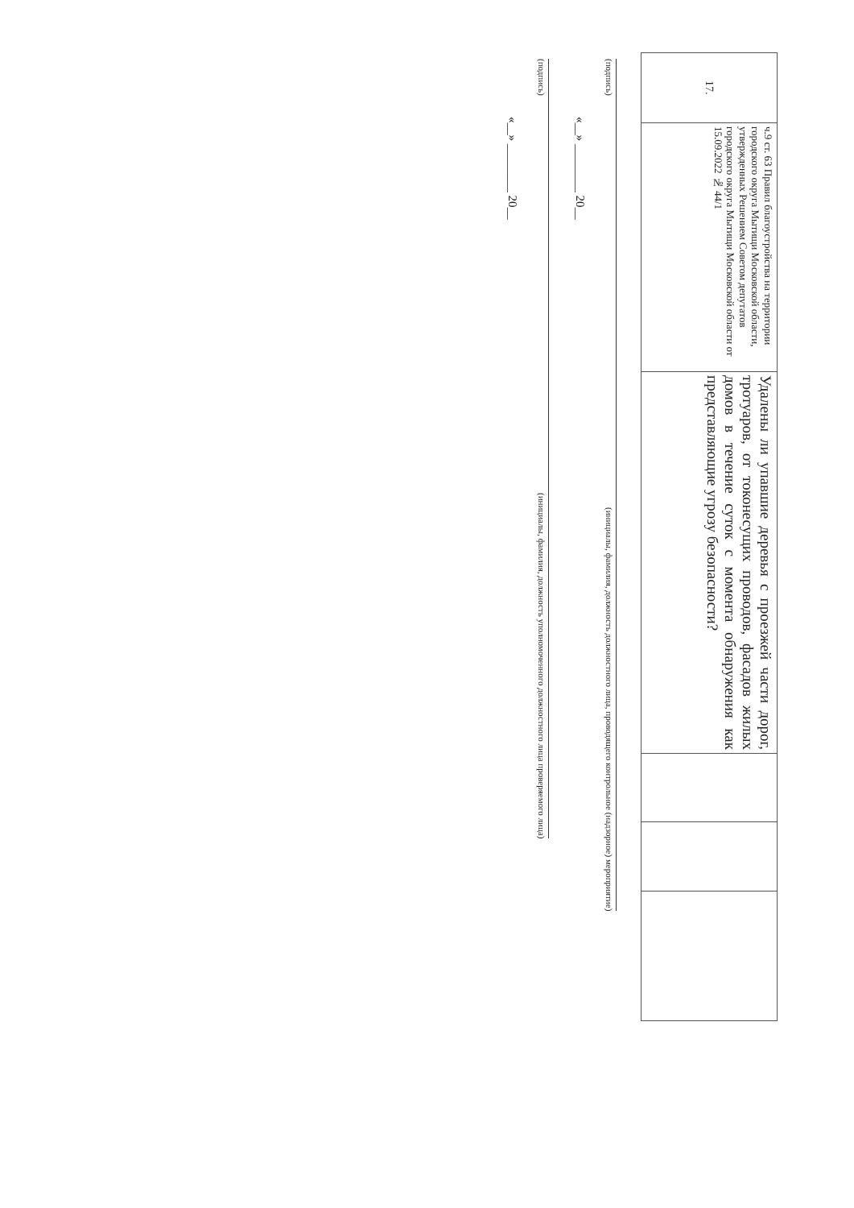| 17. | ч.9 ст. 63 Правил благоустройства на территории городского округа Мытищи Московской области, утвержденных Решением Советом депутатов городского округа Мытищи Московской области от 15.09.2022 № 44/1 | Удалены ли упавшие деревья с проезжей части дорог, тротуаров, от токонесущих проводов, фасадов жилых домов в течение суток с момента обнаружения как представляющие угрозу безопасности? | | | |
(подпись) (инициалы, фамилия, должность должностного лица, проводящего контрольное (надзорное) мероприятие)
«__» ________ 20__
(подпись) (инициалы, фамилия, должность уполномоченного должностного лица проверяемого лица)
«__» ________ 20__